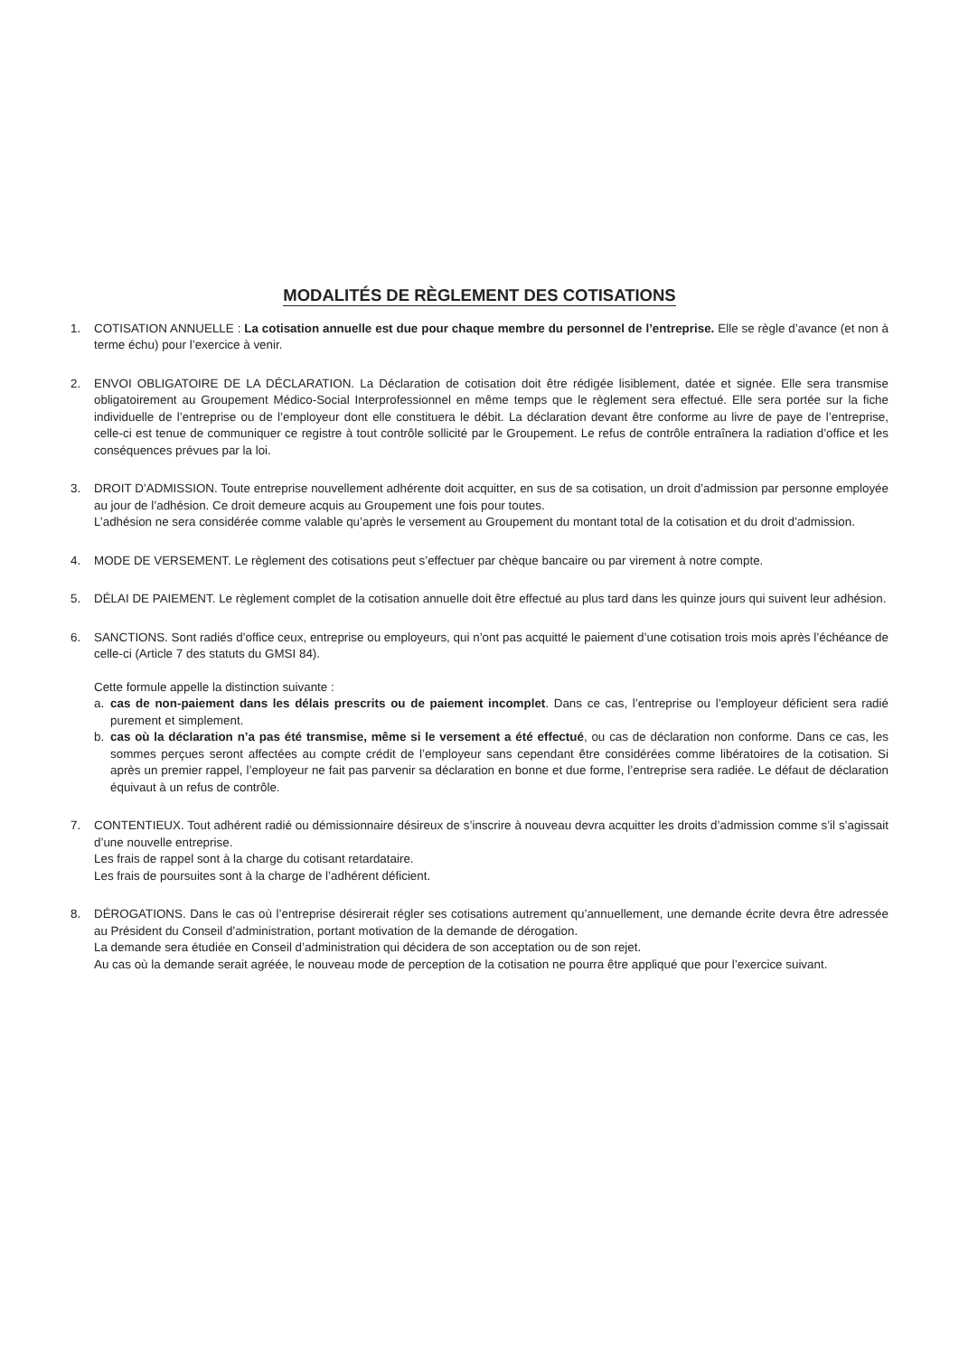MODALITÉS DE RÈGLEMENT DES COTISATIONS
1. COTISATION ANNUELLE : La cotisation annuelle est due pour chaque membre du personnel de l’entreprise. Elle se règle d’avance (et non à terme échu) pour l’exercice à venir.
2. ENVOI OBLIGATOIRE DE LA DÉCLARATION. La Déclaration de cotisation doit être rédigée lisiblement, datée et signée. Elle sera transmise obligatoirement au Groupement Médico-Social Interprofessionnel en même temps que le règlement sera effectué. Elle sera portée sur la fiche individuelle de l’entreprise ou de l’employeur dont elle constituera le débit. La déclaration devant être conforme au livre de paye de l’entreprise, celle-ci est tenue de communiquer ce registre à tout contrôle sollicité par le Groupement. Le refus de contrôle entraînera la radiation d’office et les conséquences prévues par la loi.
3. DROIT D’ADMISSION. Toute entreprise nouvellement adhérente doit acquitter, en sus de sa cotisation, un droit d’admission par personne employée au jour de l’adhésion. Ce droit demeure acquis au Groupement une fois pour toutes.
L’adhésion ne sera considérée comme valable qu’après le versement au Groupement du montant total de la cotisation et du droit d’admission.
4. MODE DE VERSEMENT. Le règlement des cotisations peut s’effectuer par chèque bancaire ou par virement à notre compte.
5. DÉLAI DE PAIEMENT. Le règlement complet de la cotisation annuelle doit être effectué au plus tard dans les quinze jours qui suivent leur adhésion.
6. SANCTIONS. Sont radiés d’office ceux, entreprise ou employeurs, qui n’ont pas acquitté le paiement d’une cotisation trois mois après l’échéance de celle-ci (Article 7 des statuts du GMSI 84).
Cette formule appelle la distinction suivante :
a. cas de non-paiement dans les délais prescrits ou de paiement incomplet. Dans ce cas, l’entreprise ou l’employeur déficient sera radié purement et simplement.
b. cas où la déclaration n’a pas été transmise, même si le versement a été effectué, ou cas de déclaration non conforme. Dans ce cas, les sommes perçues seront affectées au compte crédit de l’employeur sans cependant être considérées comme libératoires de la cotisation. Si après un premier rappel, l’employeur ne fait pas parvenir sa déclaration en bonne et due forme, l’entreprise sera radiée. Le défaut de déclaration équivaut à un refus de contrôle.
7. CONTENTIEUX. Tout adhérent radié ou démissionnaire désireux de s’inscrire à nouveau devra acquitter les droits d’admission comme s’il s’agissait d’une nouvelle entreprise.
Les frais de rappel sont à la charge du cotisant retardataire.
Les frais de poursuites sont à la charge de l’adhérent déficient.
8. DÉROGATIONS. Dans le cas où l’entreprise désirerait régler ses cotisations autrement qu’annuellement, une demande écrite devra être adressée au Président du Conseil d’administration, portant motivation de la demande de dérogation.
La demande sera étudiée en Conseil d’administration qui décidera de son acceptation ou de son rejet.
Au cas où la demande serait agréée, le nouveau mode de perception de la cotisation ne pourra être appliqué que pour l’exercice suivant.